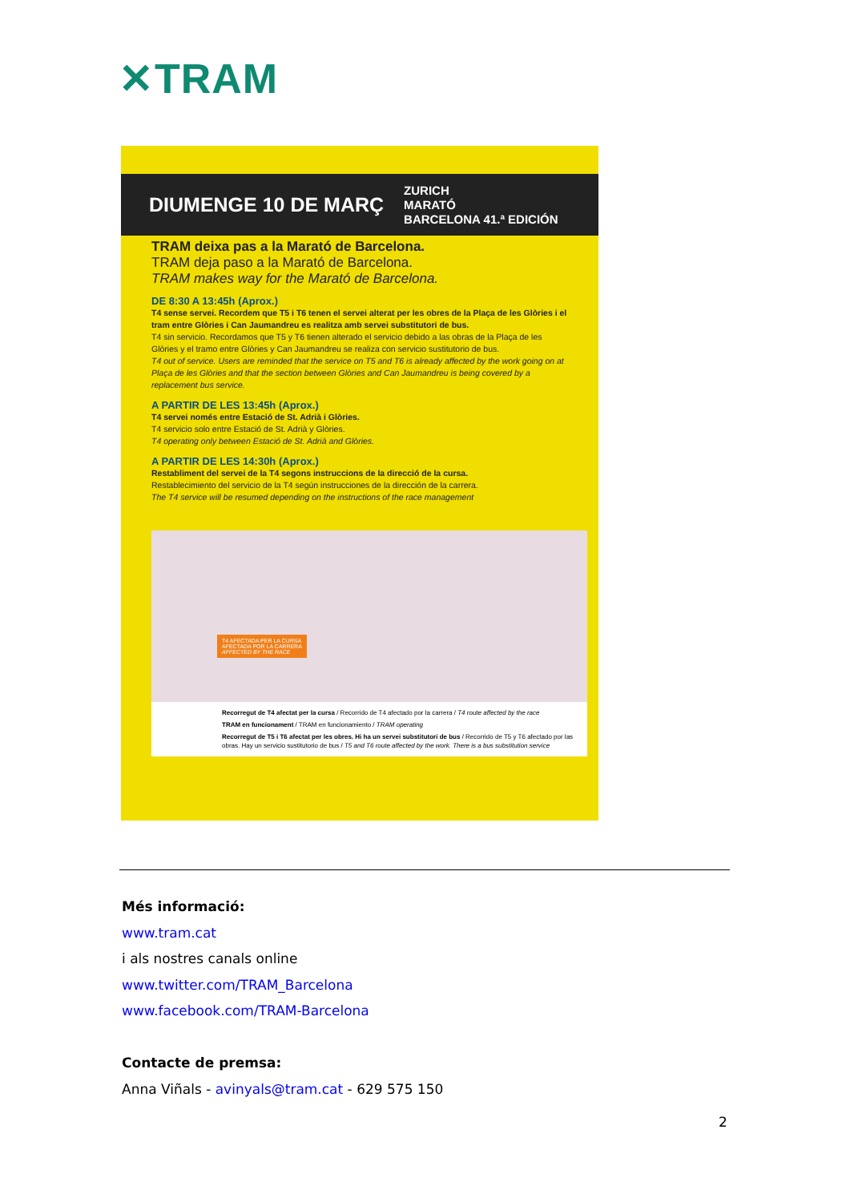✕TRAM
DIUMENGE 10 DE MARÇ ZURICH
MARATÓ
BARCELONA 41.ª EDICIÓN
TRAM deixa pas a la Marató de Barcelona.
TRAM deja paso a la Marató de Barcelona.
TRAM makes way for the Marató de Barcelona.
DE 8:30 A 13:45h (Aprox.)
T4 sense servei. Recordem que T5 i T6 tenen el servei alterat per les obres de la Plaça de les Glòries i el tram entre Glòries i Can Jaumandreu es realitza amb servei substitutori de bus.
T4 sin servicio. Recordamos que T5 y T6 tienen alterado el servicio debido a las obras de la Plaça de les Glòries y el tramo entre Glòries y Can Jaumandreu se realiza con servicio sustitutorio de bus.
T4 out of service. Users are reminded that the service on T5 and T6 is already affected by the work going on at Plaça de les Glòries and that the section between Glòries and Can Jaumandreu is being covered by a replacement bus service.
A PARTIR DE LES 13:45h (Aprox.)
T4 servei només entre Estació de St. Adrià i Glòries.
T4 servicio solo entre Estació de St. Adrià y Glòries.
T4 operating only between Estació de St. Adrià and Glòries.
A PARTIR DE LES 14:30h (Aprox.)
Restabliment del servei de la T4 segons instruccions de la direcció de la cursa.
Restablecimiento del servicio de la T4 según instrucciones de la dirección de la carrera.
The T4 service will be resumed depending on the instructions of the race management
T4 AFECTADA PER LA CURSA
AFECTADA POR LA CARRERA
AFFECTED BY THE RACE
Recorregut de T4 afectat per la cursa / Recorrido de T4 afectado por la carrera / T4 route affected by the race
TRAM en funcionament / TRAM en funcionamiento / TRAM operating
Recorregut de T5 i T6 afectat per les obres. Hi ha un servei substitutori de bus / Recorrido de T5 y T6 afectado por las obras. Hay un servicio sustitutorio de bus / T5 and T6 route affected by the work. There is a bus substitution service
Més informació:
www.tram.cat
i als nostres canals online
www.twitter.com/TRAM_Barcelona
www.facebook.com/TRAM-Barcelona
Contacte de premsa:
Anna Viñals - avinyals@tram.cat - 629 575 150
2